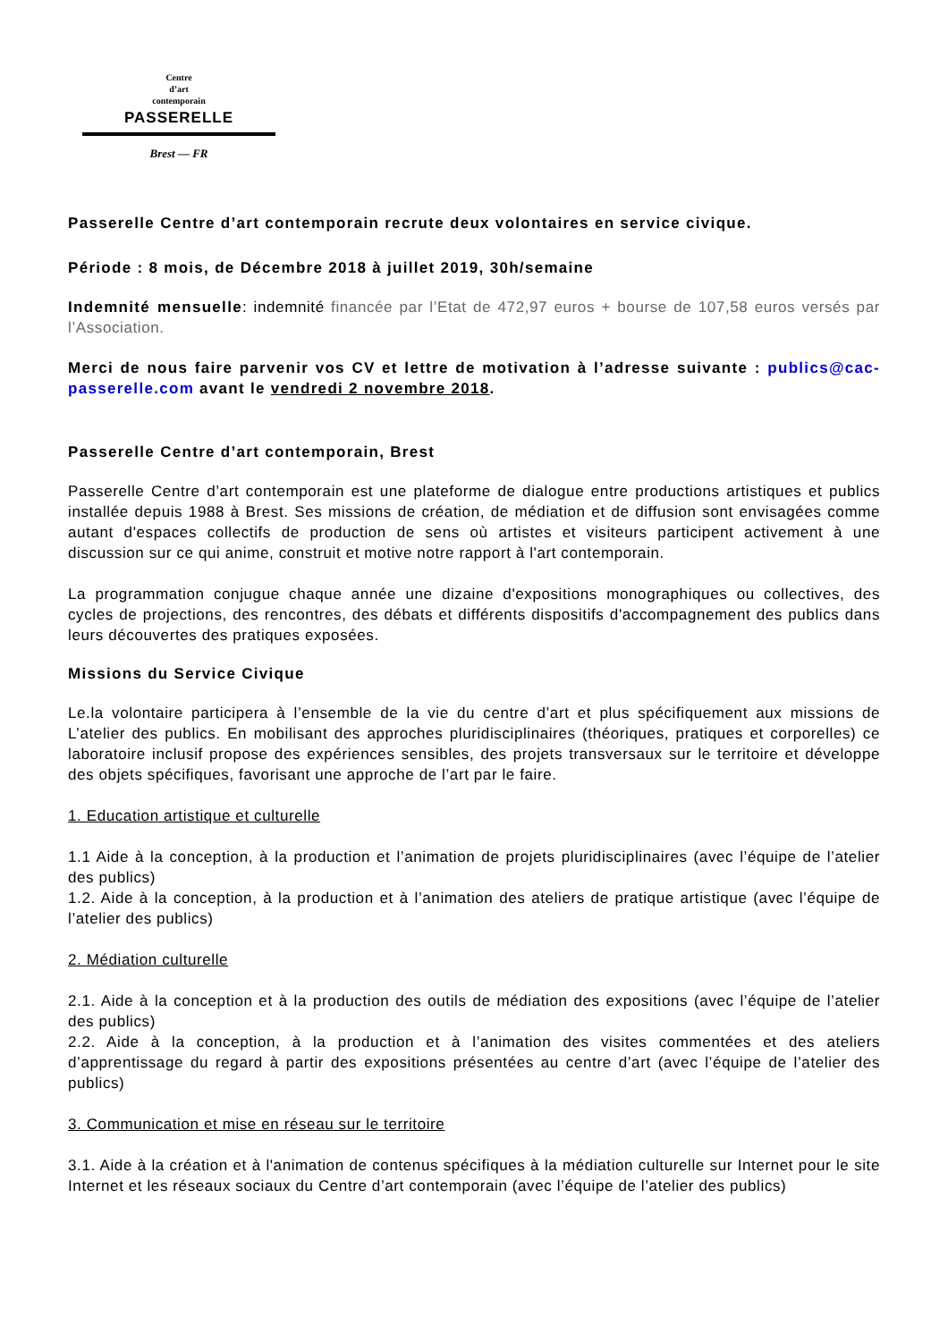Centre
d’art
contemporain
PASSERELLE
Brest — FR
Passerelle Centre d’art contemporain recrute deux volontaires en service civique.
Période : 8 mois, de Décembre 2018 à juillet 2019, 30h/semaine
Indemnité mensuelle: indemnité financée par l’Etat de 472,97 euros + bourse de 107,58 euros versés par l’Association.
Merci de nous faire parvenir vos CV et lettre de motivation à l’adresse suivante : publics@cac-passerelle.com avant le vendredi 2 novembre 2018.
Passerelle Centre d’art contemporain, Brest
Passerelle Centre d’art contemporain est une plateforme de dialogue entre productions artistiques et publics installée depuis 1988 à Brest. Ses missions de création, de médiation et de diffusion sont envisagées comme autant d'espaces collectifs de production de sens où artistes et visiteurs participent activement à une discussion sur ce qui anime, construit et motive notre rapport à l'art contemporain.
La programmation conjugue chaque année une dizaine d'expositions monographiques ou collectives, des cycles de projections, des rencontres, des débats et différents dispositifs d'accompagnement des publics dans leurs découvertes des pratiques exposées.
Missions du Service Civique
Le.la volontaire participera à l’ensemble de la vie du centre d’art et plus spécifiquement aux missions de L’atelier des publics. En mobilisant des approches pluridisciplinaires (théoriques, pratiques et corporelles) ce laboratoire inclusif propose des expériences sensibles, des projets transversaux sur le territoire et développe des objets spécifiques, favorisant une approche de l’art par le faire.
1. Education artistique et culturelle
1.1 Aide à la conception, à la production et l’animation de projets pluridisciplinaires (avec l’équipe de l’atelier des publics)
1.2. Aide à la conception, à la production et à l’animation des ateliers de pratique artistique (avec l’équipe de l’atelier des publics)
2. Médiation culturelle
2.1. Aide à la conception et à la production des outils de médiation des expositions (avec l’équipe de l’atelier des publics)
2.2. Aide à la conception, à la production et à l’animation des visites commentées et des ateliers d’apprentissage du regard à partir des expositions présentées au centre d’art (avec l’équipe de l’atelier des publics)
3. Communication et mise en réseau sur le territoire
3.1. Aide à la création et à l'animation de contenus spécifiques à la médiation culturelle sur Internet pour le site Internet et les réseaux sociaux du Centre d’art contemporain (avec l’équipe de l’atelier des publics)